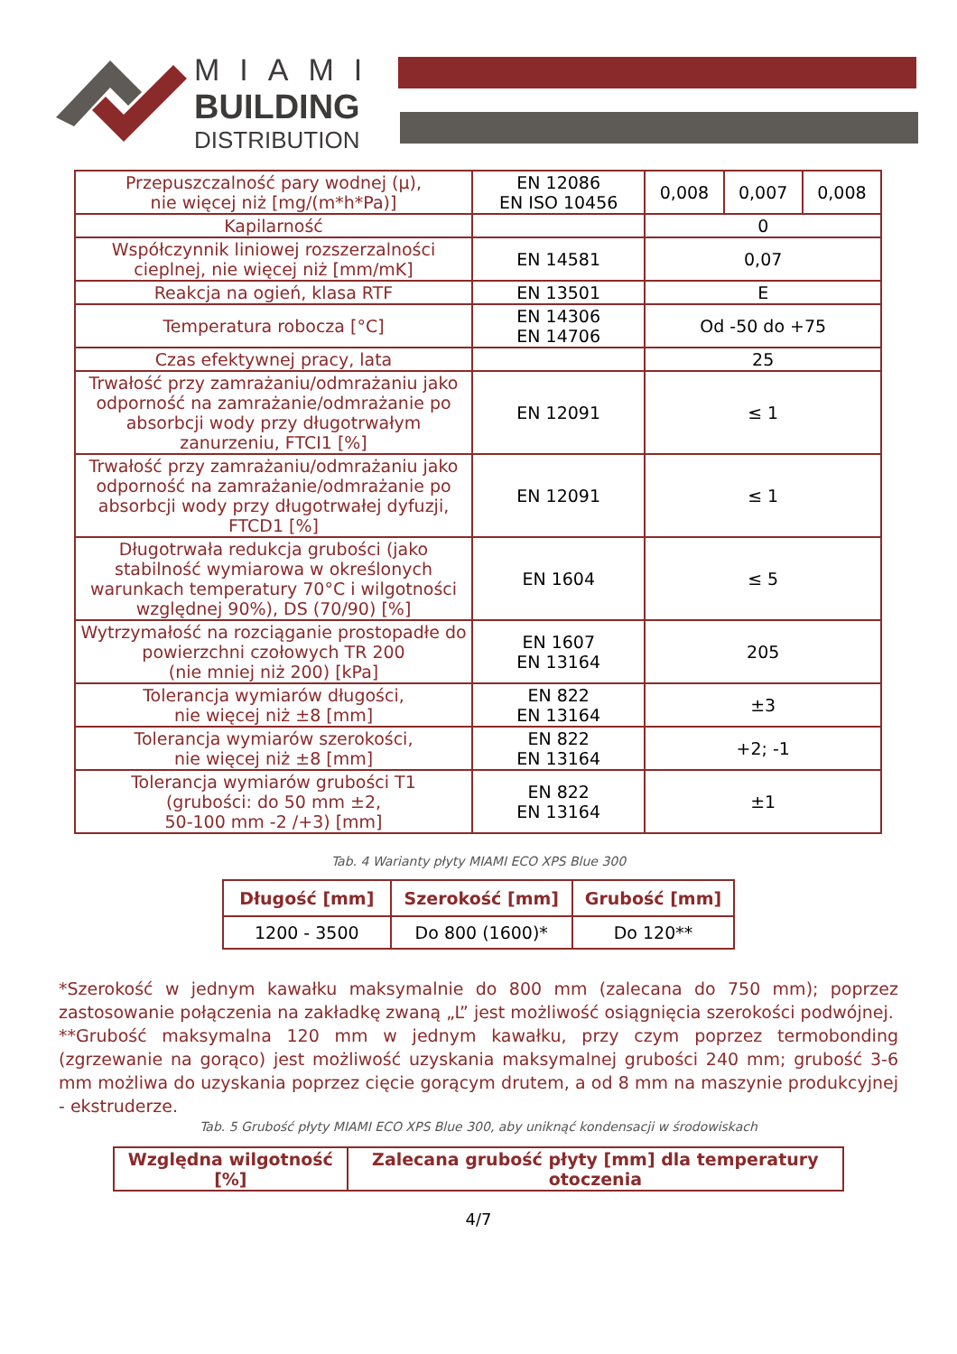MIAMI
BUILDING
DISTRIBUTION
| Przepuszczalność pary wodnej (μ), nie więcej niż [mg/(m*h*Pa)] | EN 12086 EN ISO 10456 | 0,008 | 0,007 | 0,008 |
| Kapilarność | | 0 | | |
| Współczynnik liniowej rozszerzalności cieplnej, nie więcej niż [mm/mK] | EN 14581 | 0,07 | | |
| Reakcja na ogień, klasa RTF | EN 13501 | E | | |
| Temperatura robocza [°C] | EN 14306 EN 14706 | Od -50 do +75 | | |
| Czas efektywnej pracy, lata | | 25 | | |
| Trwałość przy zamrażaniu/odmrażaniu jako odporność na zamrażanie/odmrażanie po absorbcji wody przy długotrwałym zanurzeniu, FTCI1 [%] | EN 12091 | ≤ 1 | | |
| Trwałość przy zamrażaniu/odmrażaniu jako odporność na zamrażanie/odmrażanie po absorbcji wody przy długotrwałej dyfuzji, FTCD1 [%] | EN 12091 | ≤ 1 | | |
| Długotrwała redukcja grubości (jako stabilność wymiarowa w określonych warunkach temperatury 70°C i wilgotności względnej 90%), DS (70/90) [%] | EN 1604 | ≤ 5 | | |
| Wytrzymałość na rozciąganie prostopadłe do powierzchni czołowych TR 200 (nie mniej niż 200) [kPa] | EN 1607 EN 13164 | 205 | | |
| Tolerancja wymiarów długości, nie więcej niż ±8 [mm] | EN 822 EN 13164 | ±3 | | |
| Tolerancja wymiarów szerokości, nie więcej niż ±8 [mm] | EN 822 EN 13164 | +2; -1 | | |
| Tolerancja wymiarów grubości T1 (grubości: do 50 mm ±2, 50-100 mm -2 /+3) [mm] | EN 822 EN 13164 | ±1 | | |
Tab. 4 Warianty płyty MIAMI ECO XPS Blue 300
| Długość [mm] | Szerokość [mm] | Grubość [mm] |
| --- | --- | --- |
| 1200 - 3500 | Do 800 (1600)* | Do 120** |
*Szerokość w jednym kawałku maksymalnie do 800 mm (zalecana do 750 mm); poprzez zastosowanie połączenia na zakładkę zwaną „L” jest możliwość osiągnięcia szerokości podwójnej.
**Grubość maksymalna 120 mm w jednym kawałku, przy czym poprzez termobonding (zgrzewanie na gorąco) jest możliwość uzyskania maksymalnej grubości 240 mm; grubość 3-6 mm możliwa do uzyskania poprzez cięcie gorącym drutem, a od 8 mm na maszynie produkcyjnej - ekstruderze.
Tab. 5 Grubość płyty MIAMI ECO XPS Blue 300, aby uniknąć kondensacji w środowiskach
| Względna wilgotność [%] | Zalecana grubość płyty [mm] dla temperatury otoczenia |
| --- | --- |
4/7